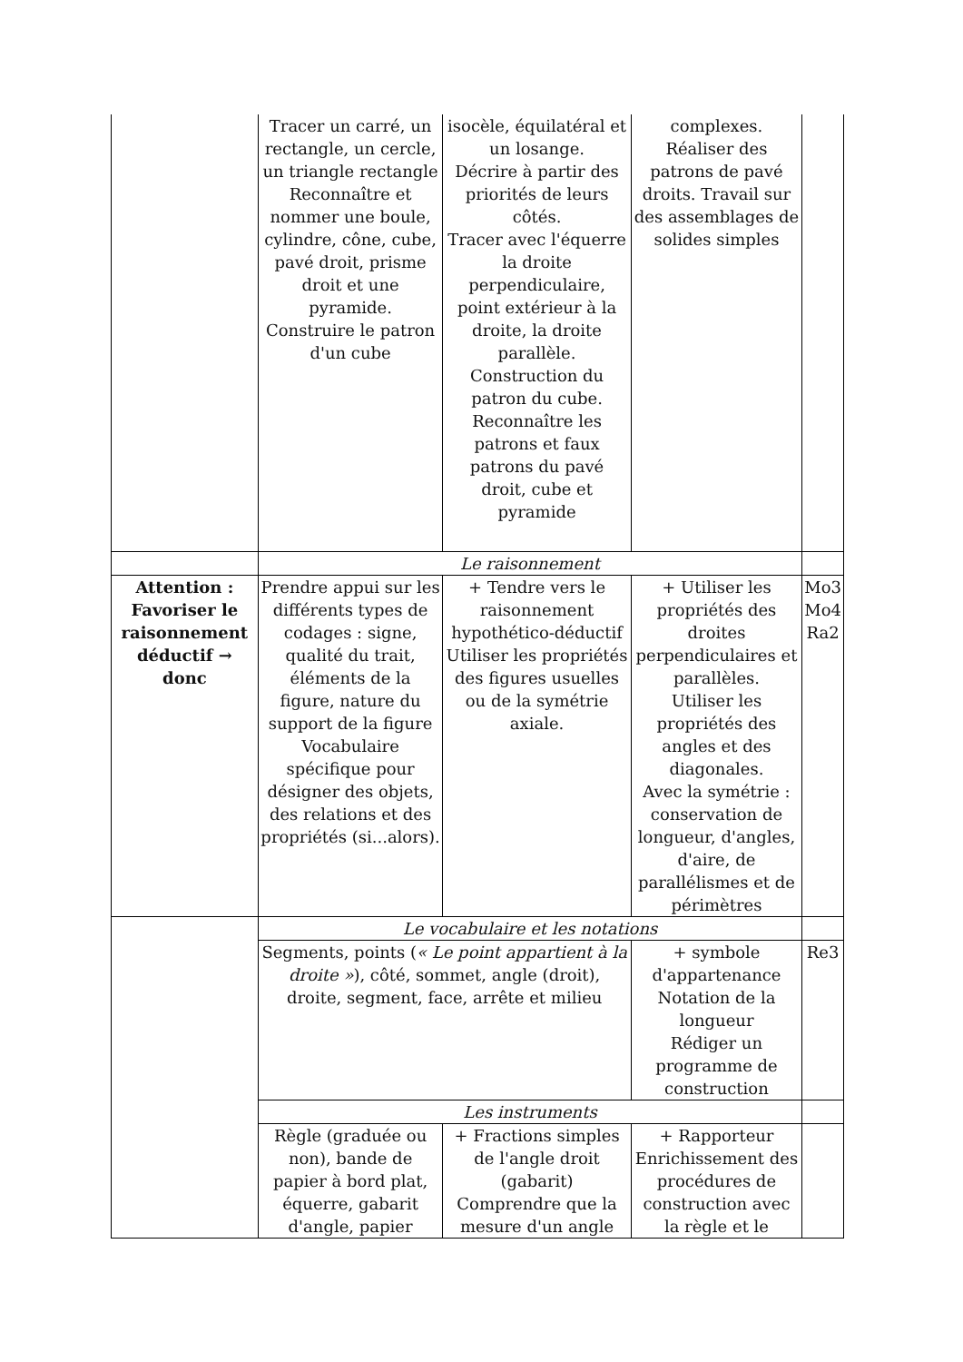| | Tracer un carré, un rectangle, un cercle, un triangle rectangle Reconnaître et nommer une boule, cylindre, cône, cube, pavé droit, prisme droit et une pyramide. Construire le patron d'un cube | isocèle, équilatéral et un losange. Décrire à partir des priorités de leurs côtés. Tracer avec l'équerre la droite perpendiculaire, point extérieur à la droite, la droite parallèle. Construction du patron du cube. Reconnaître les patrons et faux patrons du pavé droit, cube et pyramide | complexes. Réaliser des patrons de pavé droits. Travail sur des assemblages de solides simples | |
| | Le raisonnement | | | |
| Attention : Favoriser le raisonnement déductif → donc | Prendre appui sur les différents types de codages : signe, qualité du trait, éléments de la figure, nature du support de la figure Vocabulaire spécifique pour désigner des objets, des relations et des propriétés (si...alors). | + Tendre vers le raisonnement hypothético-déductif Utiliser les propriétés des figures usuelles ou de la symétrie axiale. | + Utiliser les propriétés des droites perpendiculaires et parallèles. Utiliser les propriétés des angles et des diagonales. Avec la symétrie : conservation de longueur, d'angles, d'aire, de parallélismes et de périmètres | Mo3 Mo4 Ra2 |
| | Le vocabulaire et les notations | | | |
| | Segments, points ( « Le point appartient à la droite » ), côté, sommet, angle (droit), droite, segment, face, arrête et milieu | | + symbole d'appartenance Notation de la longueur Rédiger un programme de construction | Re3 |
| | Les instruments | | | |
| | Règle (graduée ou non), bande de papier à bord plat, équerre, gabarit d'angle, papier | + Fractions simples de l'angle droit (gabarit) Comprendre que la mesure d'un angle | + Rapporteur Enrichissement des procédures de construction avec la règle et le | |